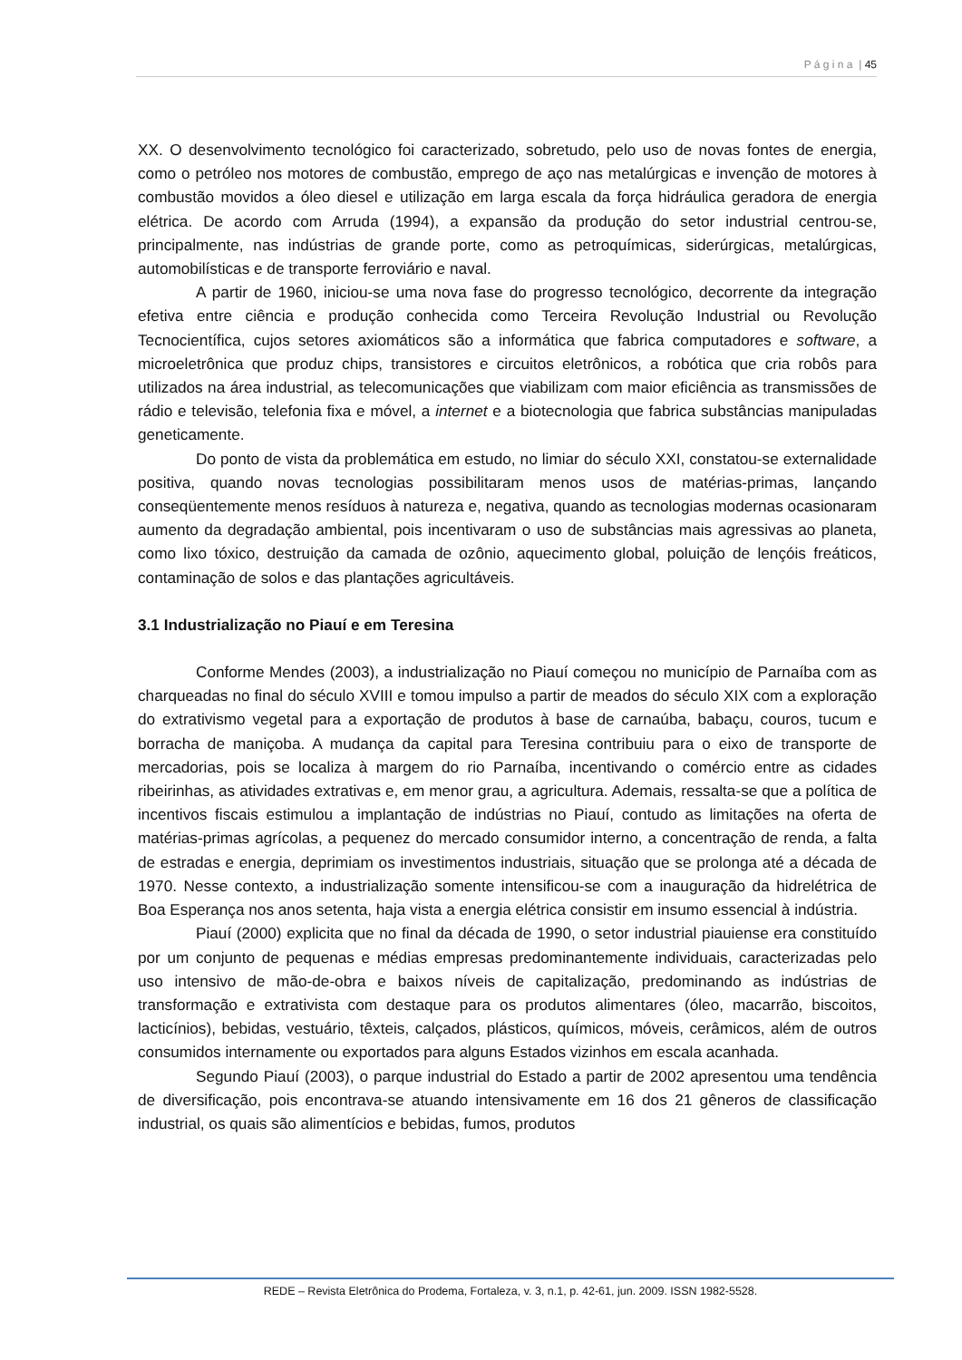P á g i n a | 45
XX. O desenvolvimento tecnológico foi caracterizado, sobretudo, pelo uso de novas fontes de energia, como o petróleo nos motores de combustão, emprego de aço nas metalúrgicas e invenção de motores à combustão movidos a óleo diesel e utilização em larga escala da força hidráulica geradora de energia elétrica. De acordo com Arruda (1994), a expansão da produção do setor industrial centrou-se, principalmente, nas indústrias de grande porte, como as petroquímicas, siderúrgicas, metalúrgicas, automobilísticas e de transporte ferroviário e naval.
A partir de 1960, iniciou-se uma nova fase do progresso tecnológico, decorrente da integração efetiva entre ciência e produção conhecida como Terceira Revolução Industrial ou Revolução Tecnocientífica, cujos setores axiomáticos são a informática que fabrica computadores e software, a microeletrônica que produz chips, transistores e circuitos eletrônicos, a robótica que cria robôs para utilizados na área industrial, as telecomunicações que viabilizam com maior eficiência as transmissões de rádio e televisão, telefonia fixa e móvel, a internet e a biotecnologia que fabrica substâncias manipuladas geneticamente.
Do ponto de vista da problemática em estudo, no limiar do século XXI, constatou-se externalidade positiva, quando novas tecnologias possibilitaram menos usos de matérias-primas, lançando conseqüentemente menos resíduos à natureza e, negativa, quando as tecnologias modernas ocasionaram aumento da degradação ambiental, pois incentivaram o uso de substâncias mais agressivas ao planeta, como lixo tóxico, destruição da camada de ozônio, aquecimento global, poluição de lençóis freáticos, contaminação de solos e das plantações agricultáveis.
3.1 Industrialização no Piauí e em Teresina
Conforme Mendes (2003), a industrialização no Piauí começou no município de Parnaíba com as charqueadas no final do século XVIII e tomou impulso a partir de meados do século XIX com a exploração do extrativismo vegetal para a exportação de produtos à base de carnaúba, babaçu, couros, tucum e borracha de maniçoba. A mudança da capital para Teresina contribuiu para o eixo de transporte de mercadorias, pois se localiza à margem do rio Parnaíba, incentivando o comércio entre as cidades ribeirinhas, as atividades extrativas e, em menor grau, a agricultura. Ademais, ressalta-se que a política de incentivos fiscais estimulou a implantação de indústrias no Piauí, contudo as limitações na oferta de matérias-primas agrícolas, a pequenez do mercado consumidor interno, a concentração de renda, a falta de estradas e energia, deprimiam os investimentos industriais, situação que se prolonga até a década de 1970. Nesse contexto, a industrialização somente intensificou-se com a inauguração da hidrelétrica de Boa Esperança nos anos setenta, haja vista a energia elétrica consistir em insumo essencial à indústria.
Piauí (2000) explicita que no final da década de 1990, o setor industrial piauiense era constituído por um conjunto de pequenas e médias empresas predominantemente individuais, caracterizadas pelo uso intensivo de mão-de-obra e baixos níveis de capitalização, predominando as indústrias de transformação e extrativista com destaque para os produtos alimentares (óleo, macarrão, biscoitos, lacticínios), bebidas, vestuário, têxteis, calçados, plásticos, químicos, móveis, cerâmicos, além de outros consumidos internamente ou exportados para alguns Estados vizinhos em escala acanhada.
Segundo Piauí (2003), o parque industrial do Estado a partir de 2002 apresentou uma tendência de diversificação, pois encontrava-se atuando intensivamente em 16 dos 21 gêneros de classificação industrial, os quais são alimentícios e bebidas, fumos, produtos
REDE – Revista Eletrônica do Prodema, Fortaleza, v. 3, n.1, p. 42-61, jun. 2009. ISSN 1982-5528.